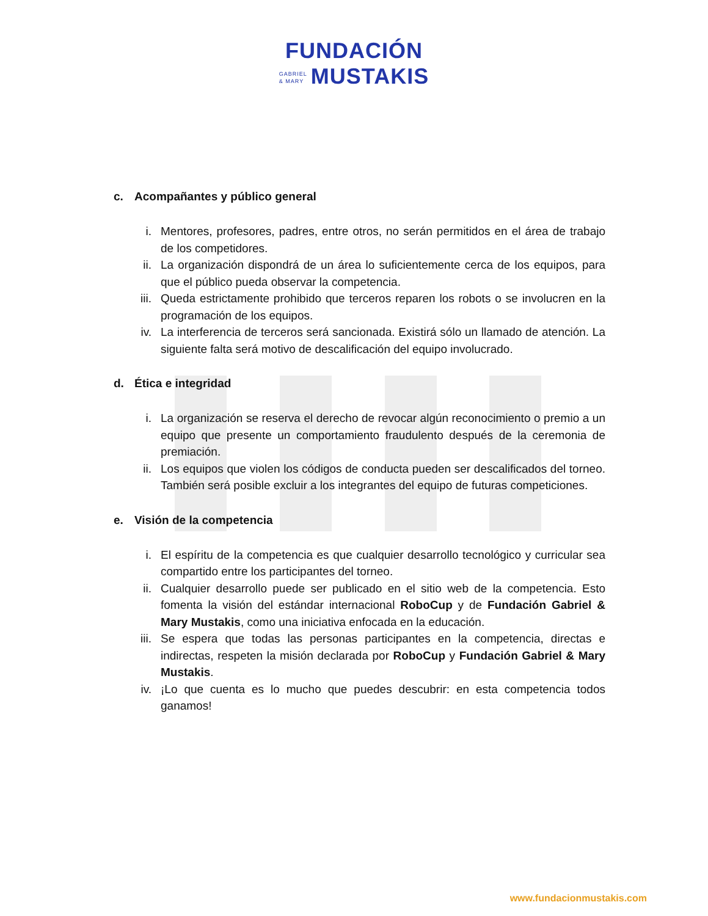FUNDACIÓN
GABRIEL
& MARY MUSTAKIS
c. Acompañantes y público general
i. Mentores, profesores, padres, entre otros, no serán permitidos en el área de trabajo de los competidores.
ii. La organización dispondrá de un área lo suficientemente cerca de los equipos, para que el público pueda observar la competencia.
iii.
Queda estrictamente prohibido que terceros reparen los robots o se involucren en la programación de los equipos.
iv. La interferencia de terceros será sancionada. Existirá sólo un llamado de atención. La siguiente falta será motivo de descalificación del equipo involucrado.
d. Ética e integridad
i. La organización se reserva el derecho de revocar algún reconocimiento o premio a un equipo que presente un comportamiento fraudulento después de la ceremonia de premiación.
ii. Los equipos que violen los códigos de conducta pueden ser descalificados del torneo. También será posible excluir a los integrantes del equipo de futuras competiciones.
e. Visión de la competencia
i. El espíritu de la competencia es que cualquier desarrollo tecnológico y curricular sea compartido entre los participantes del torneo.
ii. Cualquier desarrollo puede ser publicado en el sitio web de la competencia. Esto fomenta la visión del estándar internacional RoboCup y de Fundación Gabriel & Mary Mustakis, como una iniciativa enfocada en la educación.
iii.
Se espera que todas las personas participantes en la competencia, directas e indirectas, respeten la misión declarada por RoboCup y Fundación Gabriel & Mary Mustakis.
iv. ¡Lo que cuenta es lo mucho que puedes descubrir: en esta competencia todos ganamos!
www.fundacionmustakis.com